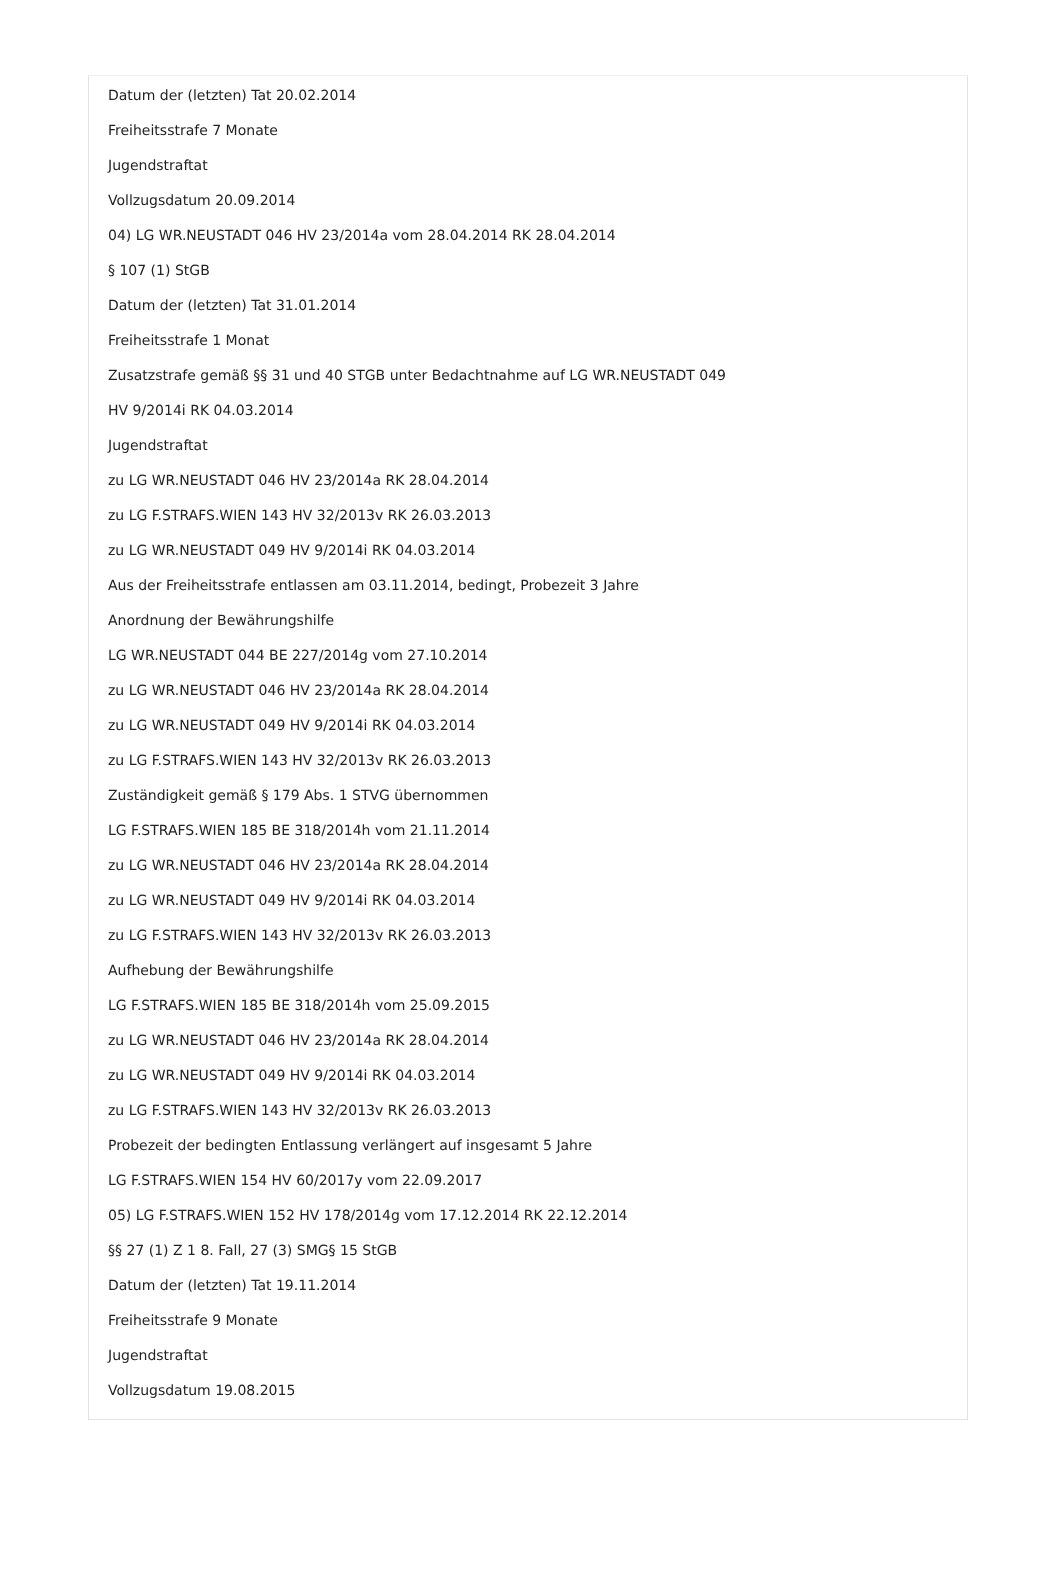Datum der (letzten) Tat 20.02.2014
Freiheitsstrafe 7 Monate
Jugendstraftat
Vollzugsdatum 20.09.2014
04) LG WR.NEUSTADT 046 HV 23/2014a vom 28.04.2014 RK 28.04.2014
§ 107 (1) StGB
Datum der (letzten) Tat 31.01.2014
Freiheitsstrafe 1 Monat
Zusatzstrafe gemäß §§ 31 und 40 STGB unter Bedachtnahme auf LG WR.NEUSTADT 049
HV 9/2014i RK 04.03.2014
Jugendstraftat
zu LG WR.NEUSTADT 046 HV 23/2014a RK 28.04.2014
zu LG F.STRAFS.WIEN 143 HV 32/2013v RK 26.03.2013
zu LG WR.NEUSTADT 049 HV 9/2014i RK 04.03.2014
Aus der Freiheitsstrafe entlassen am 03.11.2014, bedingt, Probezeit 3 Jahre
Anordnung der Bewährungshilfe
LG WR.NEUSTADT 044 BE 227/2014g vom 27.10.2014
zu LG WR.NEUSTADT 046 HV 23/2014a RK 28.04.2014
zu LG WR.NEUSTADT 049 HV 9/2014i RK 04.03.2014
zu LG F.STRAFS.WIEN 143 HV 32/2013v RK 26.03.2013
Zuständigkeit gemäß § 179 Abs. 1 STVG übernommen
LG F.STRAFS.WIEN 185 BE 318/2014h vom 21.11.2014
zu LG WR.NEUSTADT 046 HV 23/2014a RK 28.04.2014
zu LG WR.NEUSTADT 049 HV 9/2014i RK 04.03.2014
zu LG F.STRAFS.WIEN 143 HV 32/2013v RK 26.03.2013
Aufhebung der Bewährungshilfe
LG F.STRAFS.WIEN 185 BE 318/2014h vom 25.09.2015
zu LG WR.NEUSTADT 046 HV 23/2014a RK 28.04.2014
zu LG WR.NEUSTADT 049 HV 9/2014i RK 04.03.2014
zu LG F.STRAFS.WIEN 143 HV 32/2013v RK 26.03.2013
Probezeit der bedingten Entlassung verlängert auf insgesamt 5 Jahre
LG F.STRAFS.WIEN 154 HV 60/2017y vom 22.09.2017
05) LG F.STRAFS.WIEN 152 HV 178/2014g vom 17.12.2014 RK 22.12.2014
§§ 27 (1) Z 1 8. Fall, 27 (3) SMG§ 15 StGB
Datum der (letzten) Tat 19.11.2014
Freiheitsstrafe 9 Monate
Jugendstraftat
Vollzugsdatum 19.08.2015